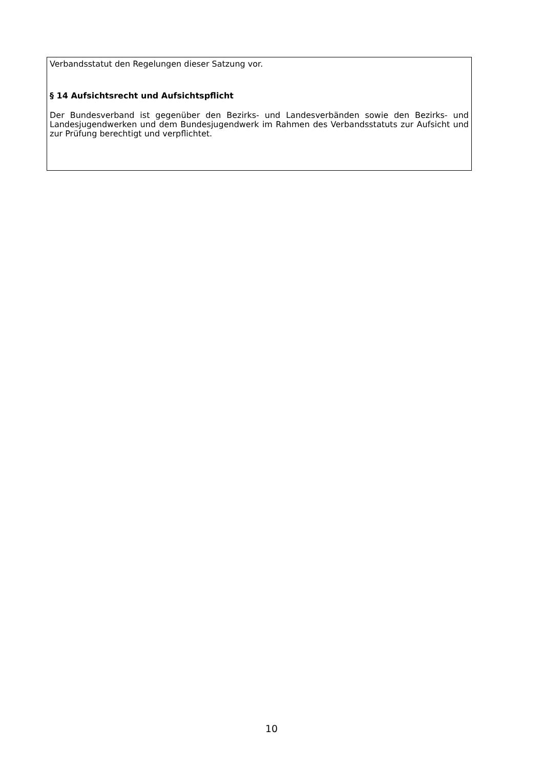Verbandsstatut den Regelungen dieser Satzung vor.
§ 14 Aufsichtsrecht und Aufsichtspflicht
Der Bundesverband ist gegenüber den Bezirks- und Landesverbänden sowie den Bezirks- und Landesjugendwerken und dem Bundesjugendwerk im Rahmen des Verbandsstatuts zur Aufsicht und zur Prüfung berechtigt und verpflichtet.
10